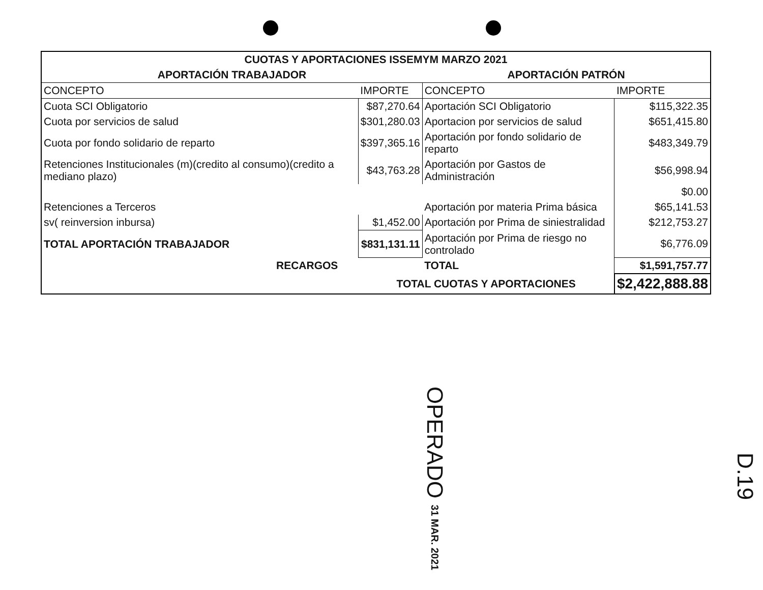| CUOTAS Y APORTACIONES ISSEMYM MARZO 2021 | | | |
| --- | --- | --- | --- |
| APORTACIÓN TRABAJADOR | | APORTACIÓN PATRÓN | |
| CONCEPTO | IMPORTE | CONCEPTO | IMPORTE |
| Cuota SCI Obligatorio | $87,270.64 | Aportación SCI Obligatorio | $115,322.35 |
| Cuota por servicios de salud | $301,280.03 | Aportacion por servicios de salud | $651,415.80 |
| Cuota por fondo solidario de reparto | $397,365.16 | Aportación por fondo solidario de reparto | $483,349.79 |
| Retenciones Institucionales (m)(credito al consumo)(credito a mediano plazo) | $43,763.28 | Aportación por Gastos de Administración | $56,998.94 |
| | | | $0.00 |
| Retenciones a Terceros | | Aportación por materia Prima básica | $65,141.53 |
| sv( reinversion inbursa) | $1,452.00 | Aportación por Prima de siniestralidad | $212,753.27 |
| TOTAL APORTACIÓN TRABAJADOR | $831,131.11 | Aportación por Prima de riesgo no controlado | $6,776.09 |
| RECARGOS | | TOTAL | $1,591,757.77 |
| | TOTAL CUOTAS Y APORTACIONES | | $2,422,888.88 |
OPERADO 31 MAR. 2021
D.19